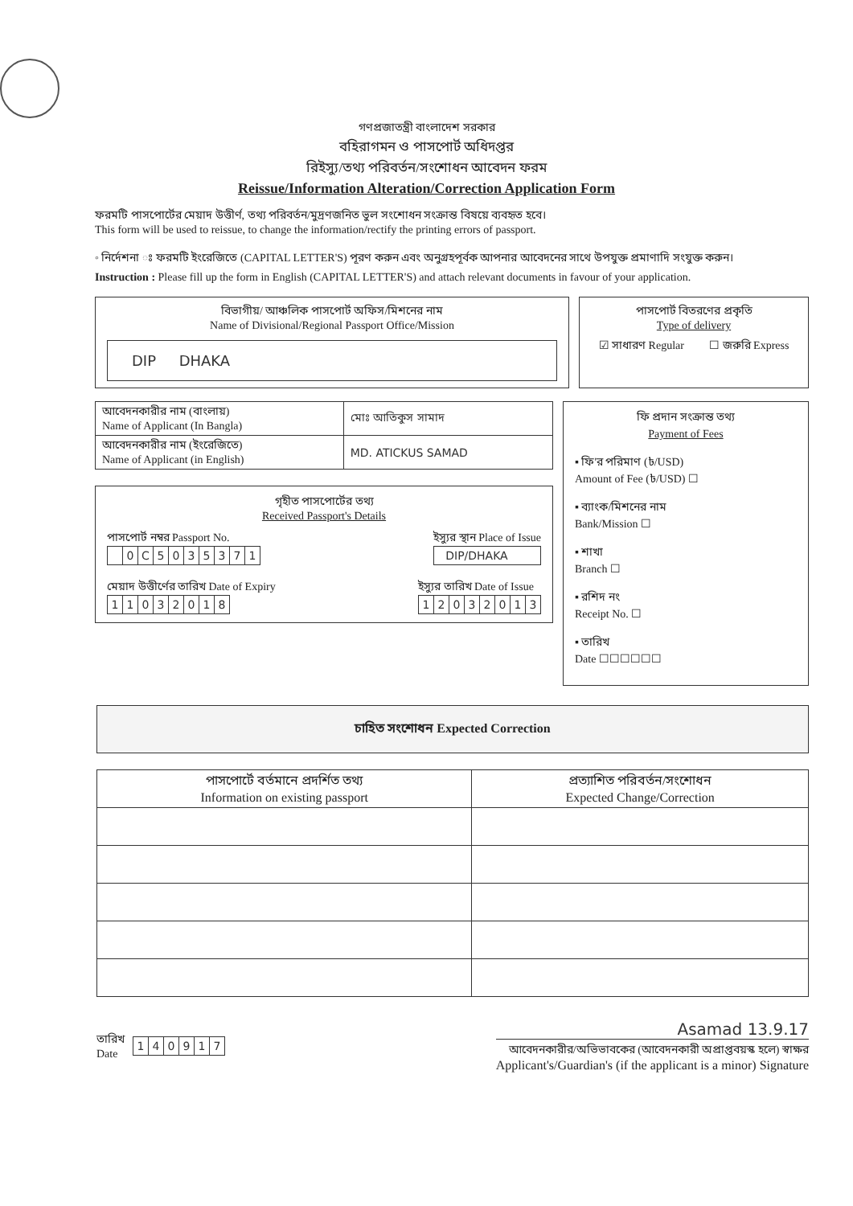গণপ্রজাতন্ত্রী বাংলাদেশ সরকার
বহিরাগমন ও পাসপোর্ট অধিদপ্তর
রিইস্যু/তথ্য পরিবর্তন/সংশোধন আবেদন ফরম
Reissue/Information Alteration/Correction Application Form
ফরমটি পাসপোর্টের মেয়াদ উত্তীর্ণ, তথ্য পরিবর্তন/মুদ্রণজনিত ভুল সংশোধন সংক্রান্ত বিষয়ে ব্যবহৃত হবে।
This form will be used to reissue, to change the information/rectify the printing errors of passport.
◦ নির্দেশনা ঃ ফরমটি ইংরেজিতে (CAPITAL LETTER'S) পূরণ করুন এবং অনুগ্রহপূর্বক আপনার আবেদনের সাথে উপযুক্ত প্রমাণাদি সংযুক্ত করুন।
Instruction : Please fill up the form in English (CAPITAL LETTER'S) and attach relevant documents in favour of your application.
বিভাগীয়/ আঞ্চলিক পাসপোর্ট অফিস/মিশনের নাম
Name of Divisional/Regional Passport Office/Mission
DIP DHAKA
পাসপোর্ট বিতরণের প্রকৃতি
Type of delivery
☑ সাধারণ Regular ☐ জরুরি Express
| আবেদনকারীর নাম (বাংলায়) Name of Applicant (In Bangla) | মোঃ আতিকুস সামাদ |
| আবেদনকারীর নাম (ইংরেজিতে) Name of Applicant (in English) | MD. ATICKUS SAMAD |
গৃহীত পাসপোর্টের তথ্য
Received Passport's Details
পাসপোর্ট নম্বর Passport No.
| | 0 | C | 5 | 0 | 3 | 5 | 3 | 7 | 1 |
ইস্যুর স্থান Place of Issue
DIP/DHAKA
মেয়াদ উত্তীর্ণের তারিখ Date of Expiry
| 1 | 1 | 0 | 3 | 2 | 0 | 1 | 8 |
ইস্যুর তারিখ Date of Issue
| 1 | 2 | 0 | 3 | 2 | 0 | 1 | 3 |
ফি প্রদান সংক্রান্ত তথ্য
Payment of Fees
▪ ফি'র পরিমাণ (৳/USD)
Amount of Fee (৳/USD) ☐
▪ ব্যাংক/মিশনের নাম
Bank/Mission ☐
▪ শাখা
Branch ☐
▪ রশিদ নং
Receipt No. ☐
▪ তারিখ
Date ☐☐☐☐☐☐
চাহিত সংশোধন Expected Correction
| পাসপোর্টে বর্তমানে প্রদর্শিত তথ্য Information on existing passport | প্রত্যাশিত পরিবর্তন/সংশোধন Expected Change/Correction |
| --- | --- |
তারিখ
Date
| 1 | 4 | 0 | 9 | 1 | 7 |
Asamad 13.9.17
আবেদনকারীর/অভিভাবকের (আবেদনকারী অপ্রাপ্তবয়স্ক হলে) স্বাক্ষর
Applicant's/Guardian's (if the applicant is a minor) Signature